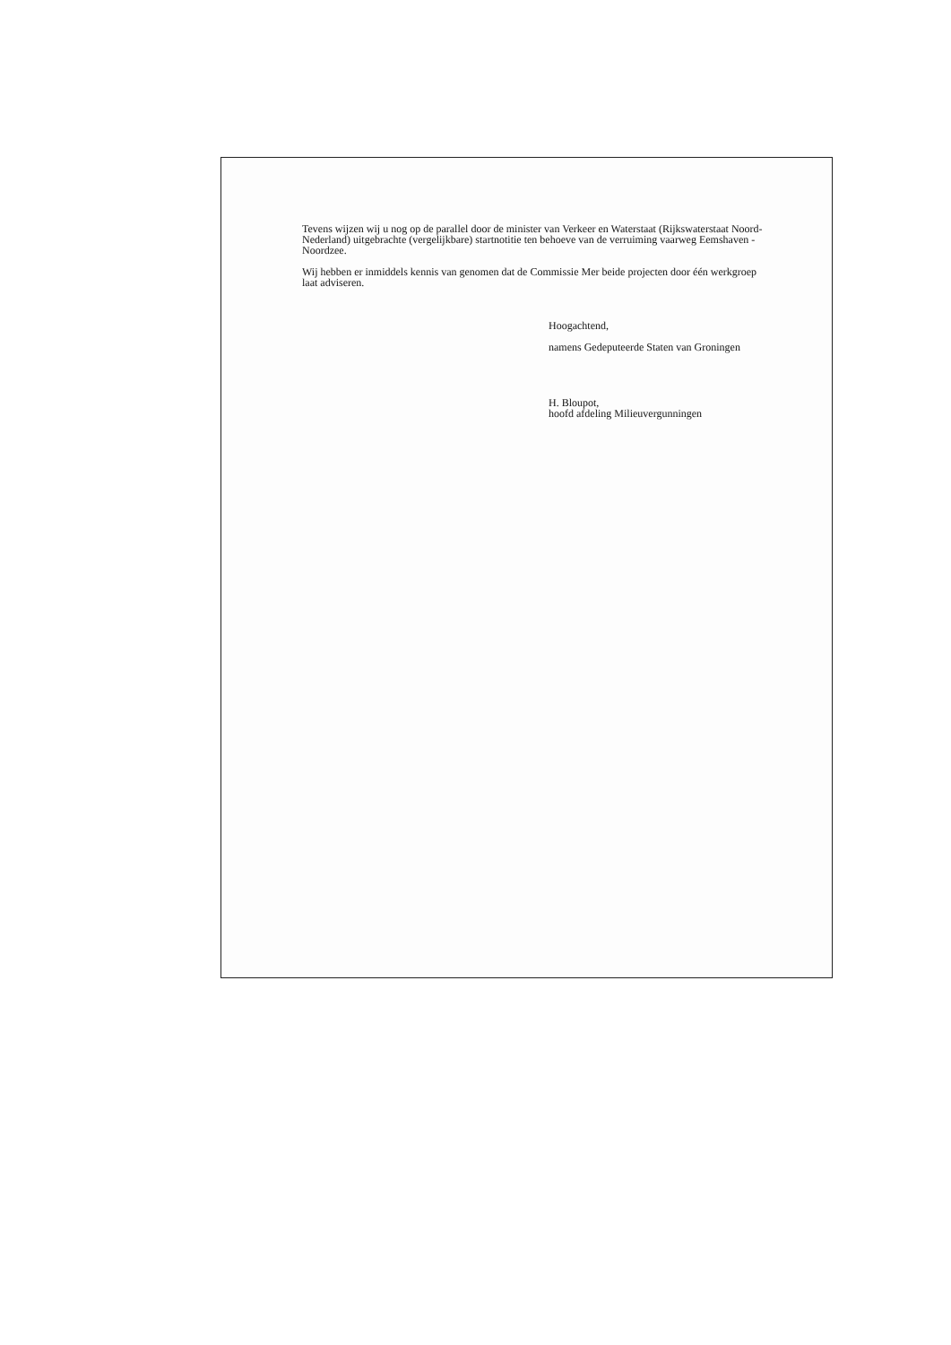Tevens wijzen wij u nog op de parallel door de minister van Verkeer en Waterstaat (Rijkswaterstaat Noord-Nederland) uitgebrachte (vergelijkbare) startnotitie ten behoeve van de verruiming vaarweg Eemshaven - Noordzee.
Wij hebben er inmiddels kennis van genomen dat de Commissie Mer beide projecten door één werkgroep laat adviseren.
Hoogachtend,
namens Gedeputeerde Staten van Groningen
H. Bloupot,
hoofd afdeling Milieuvergunningen